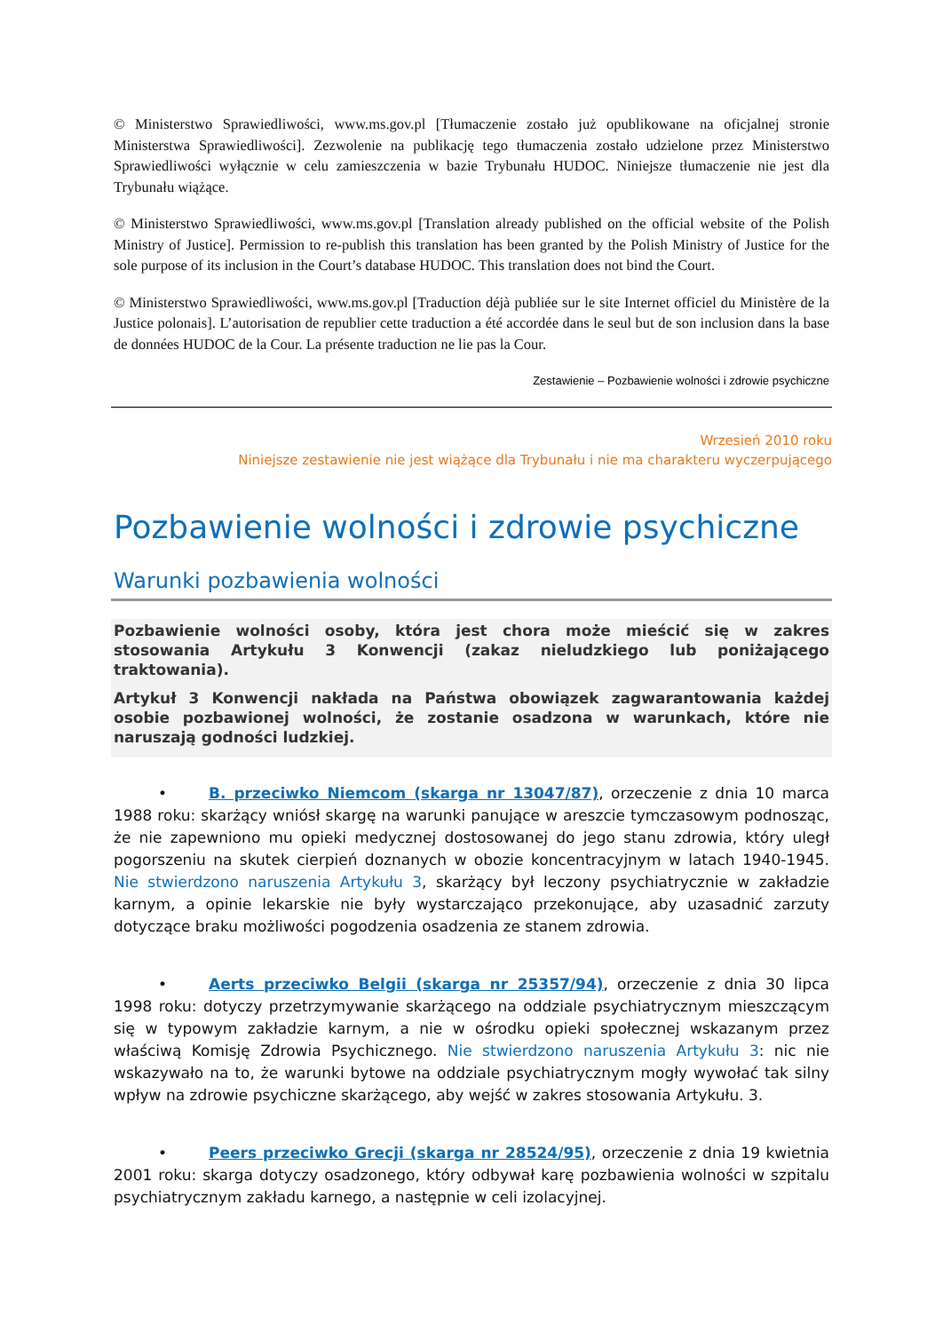© Ministerstwo Sprawiedliwości, www.ms.gov.pl [Tłumaczenie zostało już opublikowane na oficjalnej stronie Ministerstwa Sprawiedliwości]. Zezwolenie na publikację tego tłumaczenia zostało udzielone przez Ministerstwo Sprawiedliwości wyłącznie w celu zamieszczenia w bazie Trybunału HUDOC. Niniejsze tłumaczenie nie jest dla Trybunału wiążące.
© Ministerstwo Sprawiedliwości, www.ms.gov.pl [Translation already published on the official website of the Polish Ministry of Justice]. Permission to re-publish this translation has been granted by the Polish Ministry of Justice for the sole purpose of its inclusion in the Court’s database HUDOC. This translation does not bind the Court.
© Ministerstwo Sprawiedliwości, www.ms.gov.pl [Traduction déjà publiée sur le site Internet officiel du Ministère de la Justice polonais]. L’autorisation de republier cette traduction a été accordée dans le seul but de son inclusion dans la base de données HUDOC de la Cour. La présente traduction ne lie pas la Cour.
Zestawienie – Pozbawienie wolności i zdrowie psychiczne
Wrzesień 2010 roku
Niniejsze zestawienie nie jest wiążące dla Trybunału i nie ma charakteru wyczerpującego
Pozbawienie wolności i zdrowie psychiczne
Warunki pozbawienia wolności
Pozbawienie wolności osoby, która jest chora może mieścić się w zakres stosowania Artykułu 3 Konwencji (zakaz nieludzkiego lub poniżającego traktowania).
Artykuł 3 Konwencji nakłada na Państwa obowiązek zagwarantowania każdej osobie pozbawionej wolności, że zostanie osadzona w warunkach, które nie naruszają godności ludzkiej.
• B. przeciwko Niemcom (skarga nr 13047/87), orzeczenie z dnia 10 marca 1988 roku: skarżący wniósł skargę na warunki panujące w areszcie tymczasowym podnosząc, że nie zapewniono mu opieki medycznej dostosowanej do jego stanu zdrowia, który uległ pogorszeniu na skutek cierpień doznanych w obozie koncentracyjnym w latach 1940-1945. Nie stwierdzono naruszenia Artykułu 3, skarżący był leczony psychiatrycznie w zakładzie karnym, a opinie lekarskie nie były wystarczająco przekonujące, aby uzasadnić zarzuty dotyczące braku możliwości pogodzenia osadzenia ze stanem zdrowia.
• Aerts przeciwko Belgii (skarga nr 25357/94), orzeczenie z dnia 30 lipca 1998 roku: dotyczy przetrzymywanie skarżącego na oddziale psychiatrycznym mieszczącym się w typowym zakładzie karnym, a nie w ośrodku opieki społecznej wskazanym przez właściwą Komisję Zdrowia Psychicznego. Nie stwierdzono naruszenia Artykułu 3: nic nie wskazywało na to, że warunki bytowe na oddziale psychiatrycznym mogły wywołać tak silny wpływ na zdrowie psychiczne skarżącego, aby wejść w zakres stosowania Artykułu. 3.
• Peers przeciwko Grecji (skarga nr 28524/95), orzeczenie z dnia 19 kwietnia 2001 roku: skarga dotyczy osadzonego, który odbywał karę pozbawienia wolności w szpitalu psychiatrycznym zakładu karnego, a następnie w celi izolacyjnej.